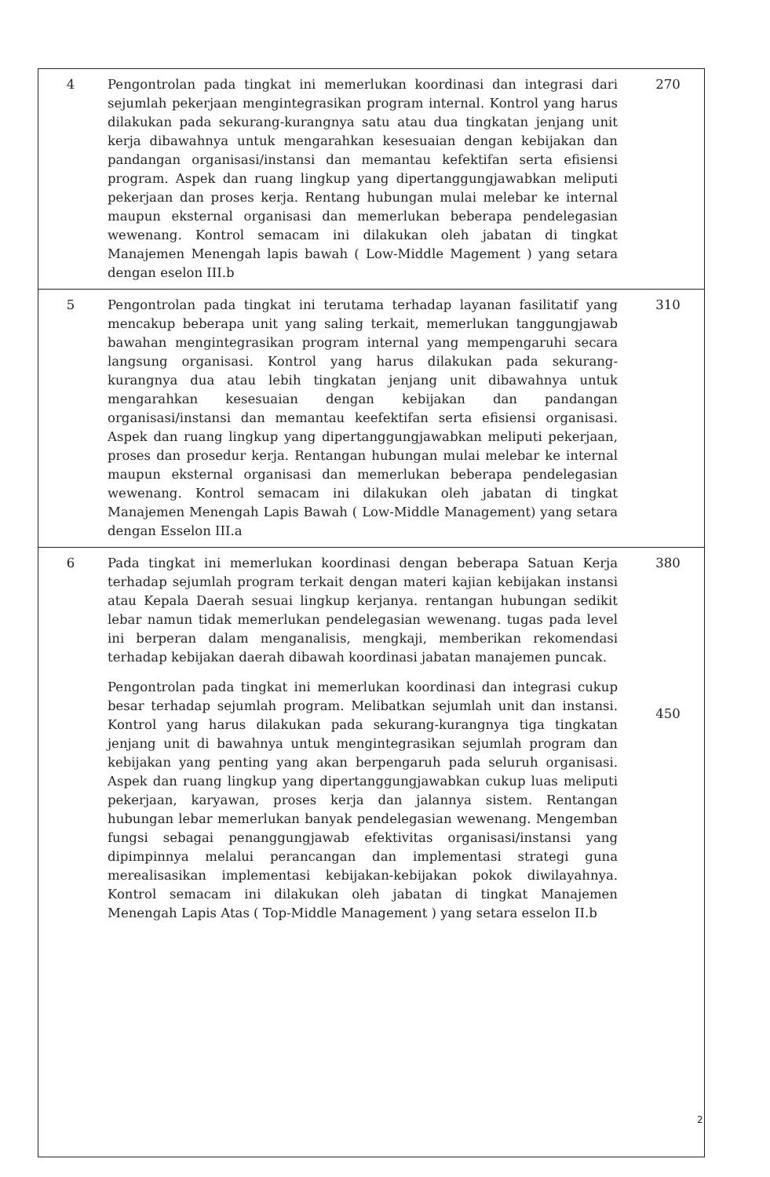| 4 | Pengontrolan pada tingkat ini memerlukan koordinasi dan integrasi dari sejumlah pekerjaan mengintegrasikan program internal. Kontrol yang harus dilakukan pada sekurang-kurangnya satu atau dua tingkatan jenjang unit kerja dibawahnya untuk mengarahkan kesesuaian dengan kebijakan dan pandangan organisasi/instansi dan memantau kefektifan serta efisiensi program. Aspek dan ruang lingkup yang dipertanggungjawabkan meliputi pekerjaan dan proses kerja. Rentang hubungan mulai melebar ke internal maupun eksternal organisasi dan memerlukan beberapa pendelegasian wewenang. Kontrol semacam ini dilakukan oleh jabatan di tingkat Manajemen Menengah lapis bawah ( Low-Middle Magement ) yang setara dengan eselon III.b | 270 |
| 5 | Pengontrolan pada tingkat ini terutama terhadap layanan fasilitatif yang mencakup beberapa unit yang saling terkait, memerlukan tanggungjawab bawahan mengintegrasikan program internal yang mempengaruhi secara langsung organisasi. Kontrol yang harus dilakukan pada sekurang-kurangnya dua atau lebih tingkatan jenjang unit dibawahnya untuk mengarahkan kesesuaian dengan kebijakan dan pandangan organisasi/instansi dan memantau keefektifan serta efisiensi organisasi. Aspek dan ruang lingkup yang dipertanggungjawabkan meliputi pekerjaan, proses dan prosedur kerja. Rentangan hubungan mulai melebar ke internal maupun eksternal organisasi dan memerlukan beberapa pendelegasian wewenang. Kontrol semacam ini dilakukan oleh jabatan di tingkat Manajemen Menengah Lapis Bawah ( Low-Middle Management) yang setara dengan Esselon III.a | 310 |
| 6 | Pada tingkat ini memerlukan koordinasi dengan beberapa Satuan Kerja terhadap sejumlah program terkait dengan materi kajian kebijakan instansi atau Kepala Daerah sesuai lingkup kerjanya. rentangan hubungan sedikit lebar namun tidak memerlukan pendelegasian wewenang. tugas pada level ini berperan dalam menganalisis, mengkaji, memberikan rekomendasi terhadap kebijakan daerah dibawah koordinasi jabatan manajemen puncak. Pengontrolan pada tingkat ini memerlukan koordinasi dan integrasi cukup besar terhadap sejumlah program. Melibatkan sejumlah unit dan instansi. Kontrol yang harus dilakukan pada sekurang-kurangnya tiga tingkatan jenjang unit di bawahnya untuk mengintegrasikan sejumlah program dan kebijakan yang penting yang akan berpengaruh pada seluruh organisasi. Aspek dan ruang lingkup yang dipertanggungjawabkan cukup luas meliputi pekerjaan, karyawan, proses kerja dan jalannya sistem. Rentangan hubungan lebar memerlukan banyak pendelegasian wewenang. Mengemban fungsi sebagai penanggungjawab efektivitas organisasi/instansi yang dipimpinnya melalui perancangan dan implementasi strategi guna merealisasikan implementasi kebijakan-kebijakan pokok diwilayahnya. Kontrol semacam ini dilakukan oleh jabatan di tingkat Manajemen Menengah Lapis Atas ( Top-Middle Management ) yang setara esselon II.b | 380 450 |
2